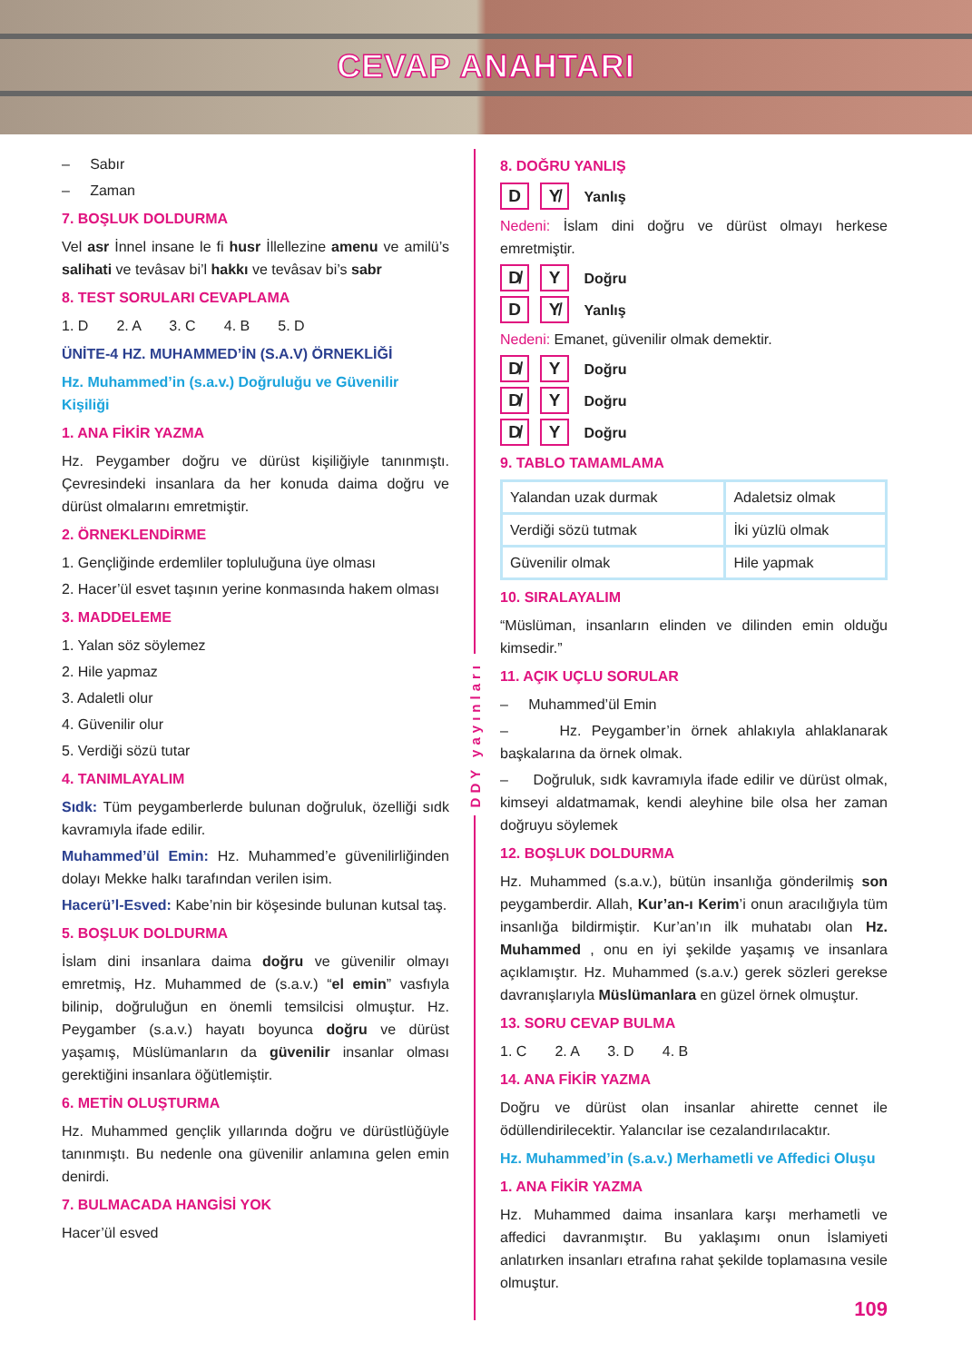CEVAP ANAHTARI
– Sabır
– Zaman
7. BOŞLUK DOLDURMA
Vel asr İnnel insane le fi husr İllellezine amenu ve amilü’s salihati ve tevâsav bi’l hakkı ve tevâsav bi’s sabr
8. TEST SORULARI CEVAPLAMA
1. D 2. A 3. C 4. B 5. D
ÜNİTE-4 HZ. MUHAMMED’İN (S.A.V) ÖRNEKLİĞİ
Hz. Muhammed’in (s.a.v.) Doğruluğu ve Güvenilir Kişiliği
1. ANA FİKİR YAZMA
Hz. Peygamber doğru ve dürüst kişiliğiyle tanınmıştı. Çevresindeki insanlara da her konuda daima doğru ve dürüst olmalarını emretmiştir.
2. ÖRNEKLENDİRME
1. Gençliğinde erdemliler topluluğuna üye olması
2. Hacer’ül esvet taşının yerine konmasında hakem olması
3. MADDELEME
1. Yalan söz söylemez
2. Hile yapmaz
3. Adaletli olur
4. Güvenilir olur
5. Verdiği sözü tutar
4. TANIMLAYALIM
Sıdk: Tüm peygamberlerde bulunan doğruluk, özelliği sıdk kavramıyla ifade edilir.
Muhammed’ül Emin: Hz. Muhammed’e güvenilirliğinden dolayı Mekke halkı tarafından verilen isim.
Hacerü’l-Esved: Kabe’nin bir köşesinde bulunan kutsal taş.
5. BOŞLUK DOLDURMA
İslam dini insanlara daima doğru ve güvenilir olmayı emretmiş, Hz. Muhammed de (s.a.v.) “el emin” vasfıyla bilinip, doğruluğun en önemli temsilcisi olmuştur. Hz. Peygamber (s.a.v.) hayatı boyunca doğru ve dürüst yaşamış, Müslümanların da güvenilir insanlar olması gerektiğini insanlara öğütlemiştir.
6. METİN OLUŞTURMA
Hz. Muhammed gençlik yıllarında doğru ve dürüstlüğüyle tanınmıştı. Bu nedenle ona güvenilir anlamına gelen emin denirdi.
7. BULMACADA HANGİSİ YOK
Hacer’ül esved
DDY yayınları
8. DOĞRU YANLIŞ
D Y̸ Yanlış
Nedeni: İslam dini doğru ve dürüst olmayı herkese emretmiştir.
D̸ Y Doğru
D Y̸ Yanlış
Nedeni: Emanet, güvenilir olmak demektir.
D̸ Y Doğru
D̸ Y Doğru
D̸ Y Doğru
9. TABLO TAMAMLAMA
| Yalandan uzak durmak | Adaletsiz olmak |
| Verdiği sözü tutmak | İki yüzlü olmak |
| Güvenilir olmak | Hile yapmak |
10. SIRALAYALIM
“Müslüman, insanların elinden ve dilinden emin olduğu kimsedir.”
11. AÇIK UÇLU SORULAR
– Muhammed’ül Emin
– Hz. Peygamber’in örnek ahlakıyla ahlaklanarak başkalarına da örnek olmak.
– Doğruluk, sıdk kavramıyla ifade edilir ve dürüst olmak, kimseyi aldatmamak, kendi aleyhine bile olsa her zaman doğruyu söylemek
12. BOŞLUK DOLDURMA
Hz. Muhammed (s.a.v.), bütün insanlığa gönderilmiş son peygamberdir. Allah, Kur’an-ı Kerim’i onun aracılığıyla tüm insanlığa bildirmiştir. Kur’an’ın ilk muhatabı olan Hz. Muhammed , onu en iyi şekilde yaşamış ve insanlara açıklamıştır. Hz. Muhammed (s.a.v.) gerek sözleri gerekse davranışlarıyla Müslümanlara en güzel örnek olmuştur.
13. SORU CEVAP BULMA
1. C 2. A 3. D 4. B
14. ANA FİKİR YAZMA
Doğru ve dürüst olan insanlar ahirette cennet ile ödüllendirilecektir. Yalancılar ise cezalandırılacaktır.
Hz. Muhammed’in (s.a.v.) Merhametli ve Affedici Oluşu
1. ANA FİKİR YAZMA
Hz. Muhammed daima insanlara karşı merhametli ve affedici davranmıştır. Bu yaklaşımı onun İslamiyeti anlatırken insanları etrafına rahat şekilde toplamasına vesile olmuştur.
109